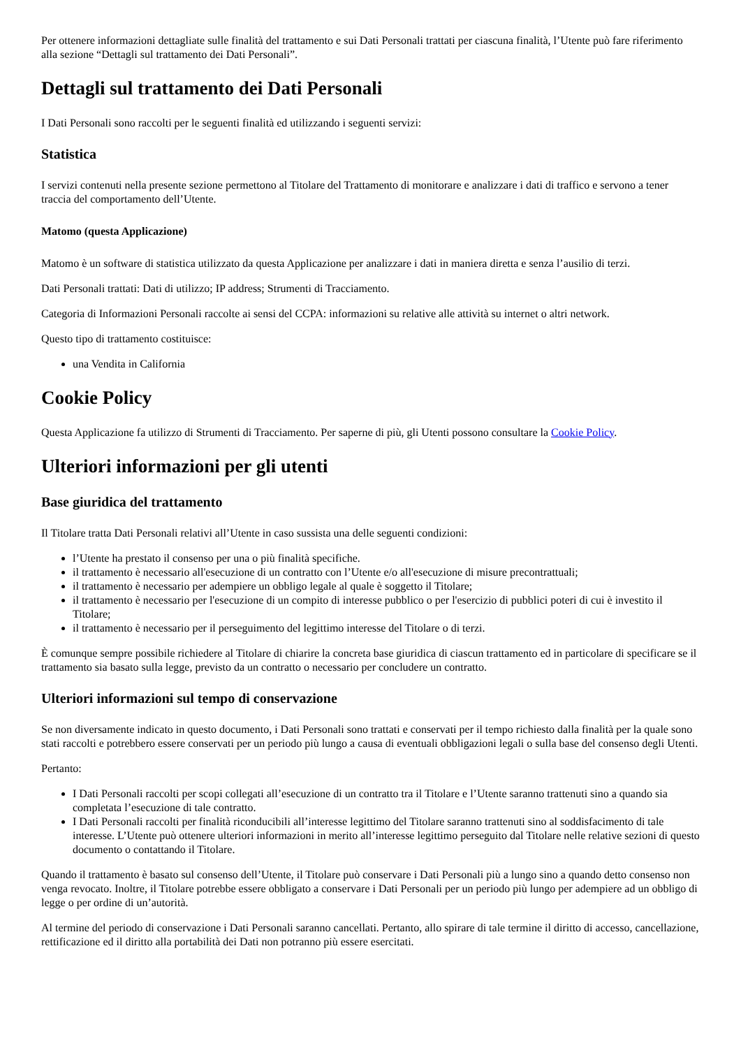Per ottenere informazioni dettagliate sulle finalità del trattamento e sui Dati Personali trattati per ciascuna finalità, l’Utente può fare riferimento alla sezione “Dettagli sul trattamento dei Dati Personali”.
Dettagli sul trattamento dei Dati Personali
I Dati Personali sono raccolti per le seguenti finalità ed utilizzando i seguenti servizi:
Statistica
I servizi contenuti nella presente sezione permettono al Titolare del Trattamento di monitorare e analizzare i dati di traffico e servono a tener traccia del comportamento dell’Utente.
Matomo (questa Applicazione)
Matomo è un software di statistica utilizzato da questa Applicazione per analizzare i dati in maniera diretta e senza l’ausilio di terzi.
Dati Personali trattati: Dati di utilizzo; IP address; Strumenti di Tracciamento.
Categoria di Informazioni Personali raccolte ai sensi del CCPA: informazioni su relative alle attività su internet o altri network.
Questo tipo di trattamento costituisce:
una Vendita in California
Cookie Policy
Questa Applicazione fa utilizzo di Strumenti di Tracciamento. Per saperne di più, gli Utenti possono consultare la Cookie Policy.
Ulteriori informazioni per gli utenti
Base giuridica del trattamento
Il Titolare tratta Dati Personali relativi all’Utente in caso sussista una delle seguenti condizioni:
l’Utente ha prestato il consenso per una o più finalità specifiche.
il trattamento è necessario all'esecuzione di un contratto con l’Utente e/o all'esecuzione di misure precontrattuali;
il trattamento è necessario per adempiere un obbligo legale al quale è soggetto il Titolare;
il trattamento è necessario per l'esecuzione di un compito di interesse pubblico o per l'esercizio di pubblici poteri di cui è investito il Titolare;
il trattamento è necessario per il perseguimento del legittimo interesse del Titolare o di terzi.
È comunque sempre possibile richiedere al Titolare di chiarire la concreta base giuridica di ciascun trattamento ed in particolare di specificare se il trattamento sia basato sulla legge, previsto da un contratto o necessario per concludere un contratto.
Ulteriori informazioni sul tempo di conservazione
Se non diversamente indicato in questo documento, i Dati Personali sono trattati e conservati per il tempo richiesto dalla finalità per la quale sono stati raccolti e potrebbero essere conservati per un periodo più lungo a causa di eventuali obbligazioni legali o sulla base del consenso degli Utenti.
Pertanto:
I Dati Personali raccolti per scopi collegati all’esecuzione di un contratto tra il Titolare e l’Utente saranno trattenuti sino a quando sia completata l’esecuzione di tale contratto.
I Dati Personali raccolti per finalità riconducibili all’interesse legittimo del Titolare saranno trattenuti sino al soddisfacimento di tale interesse. L’Utente può ottenere ulteriori informazioni in merito all’interesse legittimo perseguito dal Titolare nelle relative sezioni di questo documento o contattando il Titolare.
Quando il trattamento è basato sul consenso dell’Utente, il Titolare può conservare i Dati Personali più a lungo sino a quando detto consenso non venga revocato. Inoltre, il Titolare potrebbe essere obbligato a conservare i Dati Personali per un periodo più lungo per adempiere ad un obbligo di legge o per ordine di un’autorità.
Al termine del periodo di conservazione i Dati Personali saranno cancellati. Pertanto, allo spirare di tale termine il diritto di accesso, cancellazione, rettificazione ed il diritto alla portabilità dei Dati non potranno più essere esercitati.